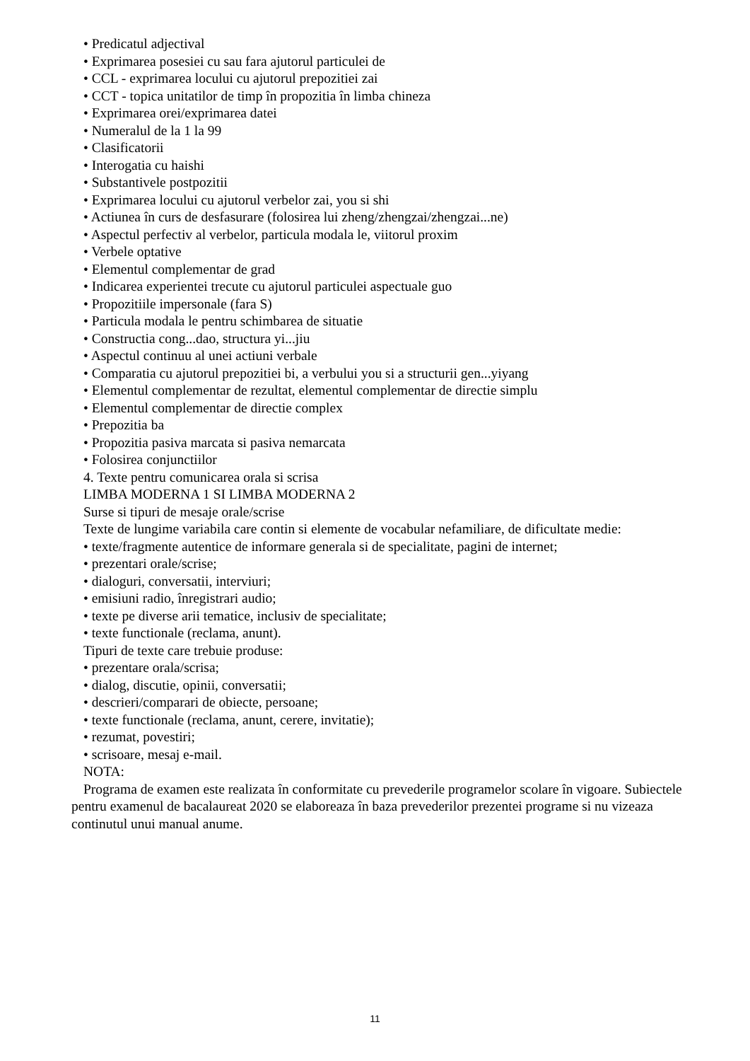• Predicatul adjectival
• Exprimarea posesiei cu sau fara ajutorul particulei de
• CCL - exprimarea locului cu ajutorul prepozitiei zai
• CCT - topica unitatilor de timp în propozitia în limba chineza
• Exprimarea orei/exprimarea datei
• Numeralul de la 1 la 99
• Clasificatorii
• Interogatia cu haishi
• Substantivele postpozitii
• Exprimarea locului cu ajutorul verbelor zai, you si shi
• Actiunea în curs de desfasurare (folosirea lui zheng/zhengzai/zhengzai...ne)
• Aspectul perfectiv al verbelor, particula modala le, viitorul proxim
• Verbele optative
• Elementul complementar de grad
• Indicarea experientei trecute cu ajutorul particulei aspectuale guo
• Propozitiile impersonale (fara S)
• Particula modala le pentru schimbarea de situatie
• Constructia cong...dao, structura yi...jiu
• Aspectul continuu al unei actiuni verbale
• Comparatia cu ajutorul prepozitiei bi, a verbului you si a structurii gen...yiyang
• Elementul complementar de rezultat, elementul complementar de directie simplu
• Elementul complementar de directie complex
• Prepozitia ba
• Propozitia pasiva marcata si pasiva nemarcata
• Folosirea conjunctiilor
4. Texte pentru comunicarea orala si scrisa
LIMBA MODERNA 1 SI LIMBA MODERNA 2
Surse si tipuri de mesaje orale/scrise
Texte de lungime variabila care contin si elemente de vocabular nefamiliare, de dificultate medie:
• texte/fragmente autentice de informare generala si de specialitate, pagini de internet;
• prezentari orale/scrise;
• dialoguri, conversatii, interviuri;
• emisiuni radio, înregistrari audio;
• texte pe diverse arii tematice, inclusiv de specialitate;
• texte functionale (reclama, anunt).
Tipuri de texte care trebuie produse:
• prezentare orala/scrisa;
• dialog, discutie, opinii, conversatii;
• descrieri/comparari de obiecte, persoane;
• texte functionale (reclama, anunt, cerere, invitatie);
• rezumat, povestiri;
• scrisoare, mesaj e-mail.
NOTA:
Programa de examen este realizata în conformitate cu prevederile programelor scolare în vigoare. Subiectele pentru examenul de bacalaureat 2020 se elaboreaza în baza prevederilor prezentei programe si nu vizeaza continutul unui manual anume.
11